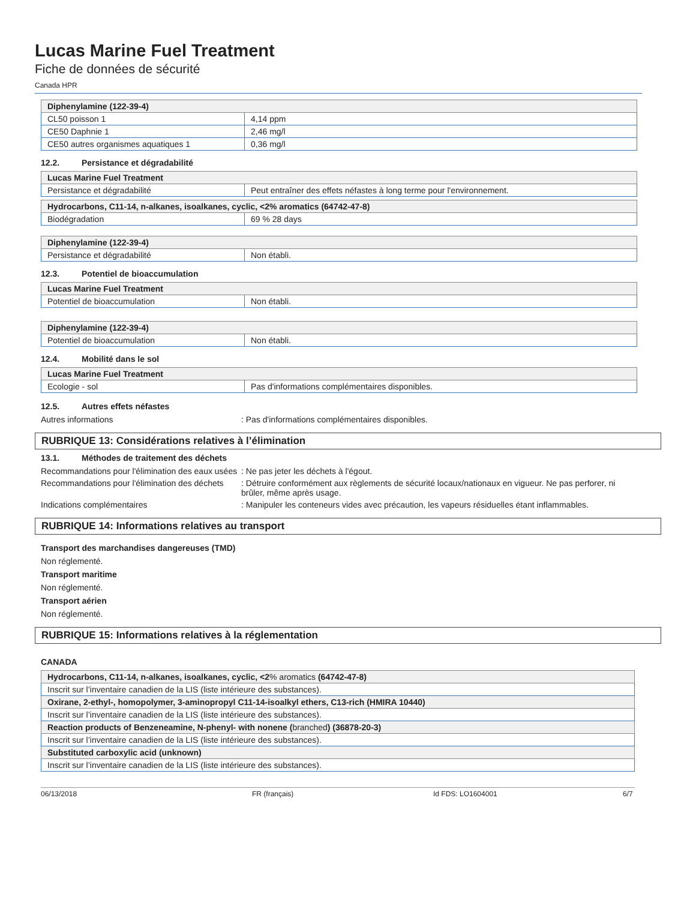Lucas Marine Fuel Treatment
Fiche de données de sécurité
Canada HPR
| Diphenylamine (122-39-4) | |
| --- | --- |
| CL50 poisson 1 | 4,14 ppm |
| CE50 Daphnie 1 | 2,46 mg/l |
| CE50 autres organismes aquatiques 1 | 0,36 mg/l |
12.2. Persistance et dégradabilité
| Lucas Marine Fuel Treatment | |
| --- | --- |
| Persistance et dégradabilité | Peut entraîner des effets néfastes à long terme pour l'environnement. |
| Hydrocarbons, C11-14, n-alkanes, isoalkanes, cyclic, <2% aromatics (64742-47-8) | |
| --- | --- |
| Biodégradation | 69 % 28 days |
| Diphenylamine (122-39-4) | |
| --- | --- |
| Persistance et dégradabilité | Non établi. |
12.3. Potentiel de bioaccumulation
| Lucas Marine Fuel Treatment | |
| --- | --- |
| Potentiel de bioaccumulation | Non établi. |
| Diphenylamine (122-39-4) | |
| --- | --- |
| Potentiel de bioaccumulation | Non établi. |
12.4. Mobilité dans le sol
| Lucas Marine Fuel Treatment | |
| --- | --- |
| Ecologie - sol | Pas d'informations complémentaires disponibles. |
12.5. Autres effets néfastes
Autres informations : Pas d'informations complémentaires disponibles.
RUBRIQUE 13: Considérations relatives à l’élimination
13.1. Méthodes de traitement des déchets
Recommandations pour l'élimination des eaux usées
: Ne pas jeter les déchets à l'égout.
Recommandations pour l'élimination des déchets
: Détruire conformément aux règlements de sécurité locaux/nationaux en vigueur. Ne pas perforer, ni brûler, même après usage.
Indications complémentaires : Manipuler les conteneurs vides avec précaution, les vapeurs résiduelles étant inflammables.
RUBRIQUE 14: Informations relatives au transport
Transport des marchandises dangereuses (TMD)
Non réglementé.
Transport maritime
Non réglementé.
Transport aérien
Non réglementé.
RUBRIQUE 15: Informations relatives à la réglementation
CANADA
| Hydrocarbons, C11-14, n-alkanes, isoalkanes, cyclic, <2 % aromatics (64742-47-8) |
| --- |
| Inscrit sur l’inventaire canadien de la LIS (liste intérieure des substances). |
| Oxirane, 2-ethyl-, homopolymer, 3-aminopropyl C11-14-isoalkyl ethers, C13-rich (HMIRA 10440) |
| Inscrit sur l’inventaire canadien de la LIS (liste intérieure des substances). |
| Reaction products of Benzeneamine, N-phenyl- with nonene ( branched ) (36878-20-3) |
| Inscrit sur l’inventaire canadien de la LIS (liste intérieure des substances). |
| Substituted carboxylic acid (unknown) |
| Inscrit sur l’inventaire canadien de la LIS (liste intérieure des substances). |
06/13/2018 FR (français) Id FDS: LO1604001 6/7